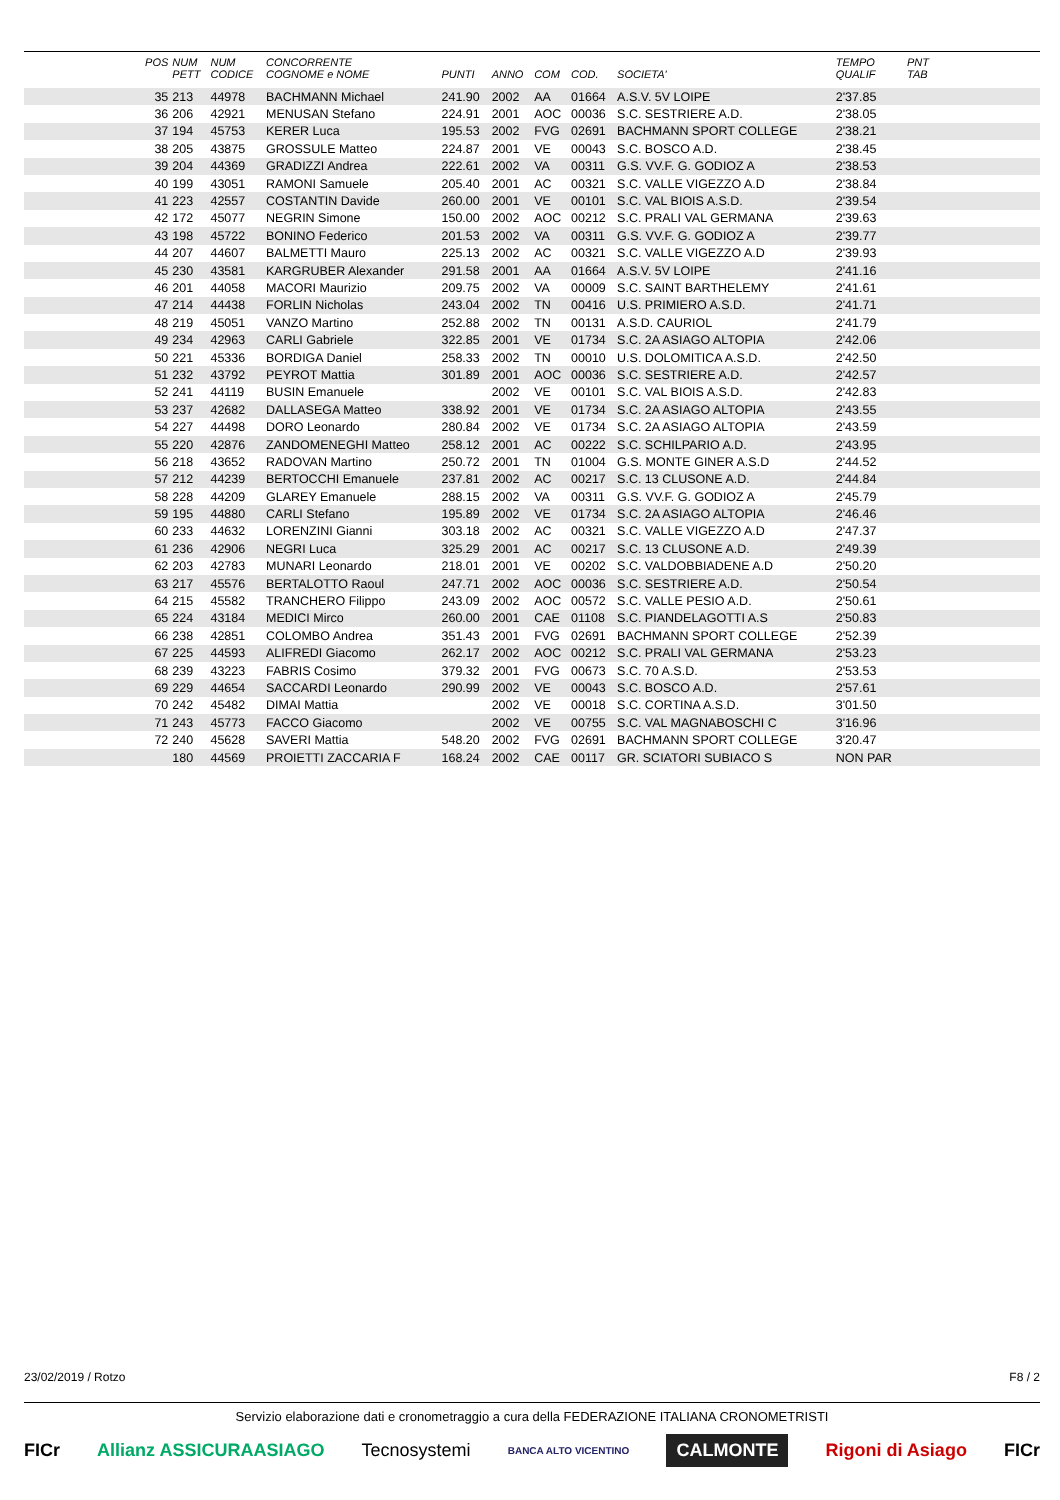| | POS | NUM PETT | NUM CODICE | CONCORRENTE COGNOME e NOME | PUNTI | ANNO | COM | COD. | SOCIETA' | TEMPO QUALIF | PNT TAB | |
| --- | --- | --- | --- | --- | --- | --- | --- | --- | --- | --- | --- | --- |
| | 35 | 213 | 44978 | BACHMANN Michael | 241.90 | 2002 | AA | 01664 | A.S.V. 5V LOIPE | 2'37.85 | | |
| | 36 | 206 | 42921 | MENUSAN Stefano | 224.91 | 2001 | AOC | 00036 | S.C. SESTRIERE A.D. | 2'38.05 | | |
| | 37 | 194 | 45753 | KERER Luca | 195.53 | 2002 | FVG | 02691 | BACHMANN SPORT COLLEGE | 2'38.21 | | |
| | 38 | 205 | 43875 | GROSSULE Matteo | 224.87 | 2001 | VE | 00043 | S.C. BOSCO A.D. | 2'38.45 | | |
| | 39 | 204 | 44369 | GRADIZZI Andrea | 222.61 | 2002 | VA | 00311 | G.S. VV.F. G. GODIOZ A | 2'38.53 | | |
| | 40 | 199 | 43051 | RAMONI Samuele | 205.40 | 2001 | AC | 00321 | S.C. VALLE VIGEZZO A.D | 2'38.84 | | |
| | 41 | 223 | 42557 | COSTANTIN Davide | 260.00 | 2001 | VE | 00101 | S.C. VAL BIOIS A.S.D. | 2'39.54 | | |
| | 42 | 172 | 45077 | NEGRIN Simone | 150.00 | 2002 | AOC | 00212 | S.C. PRALI VAL GERMANA | 2'39.63 | | |
| | 43 | 198 | 45722 | BONINO Federico | 201.53 | 2002 | VA | 00311 | G.S. VV.F. G. GODIOZ A | 2'39.77 | | |
| | 44 | 207 | 44607 | BALMETTI Mauro | 225.13 | 2002 | AC | 00321 | S.C. VALLE VIGEZZO A.D | 2'39.93 | | |
| | 45 | 230 | 43581 | KARGRUBER Alexander | 291.58 | 2001 | AA | 01664 | A.S.V. 5V LOIPE | 2'41.16 | | |
| | 46 | 201 | 44058 | MACORI Maurizio | 209.75 | 2002 | VA | 00009 | S.C. SAINT BARTHELEMY | 2'41.61 | | |
| | 47 | 214 | 44438 | FORLIN Nicholas | 243.04 | 2002 | TN | 00416 | U.S. PRIMIERO A.S.D. | 2'41.71 | | |
| | 48 | 219 | 45051 | VANZO Martino | 252.88 | 2002 | TN | 00131 | A.S.D. CAURIOL | 2'41.79 | | |
| | 49 | 234 | 42963 | CARLI Gabriele | 322.85 | 2001 | VE | 01734 | S.C. 2A ASIAGO ALTOPIA | 2'42.06 | | |
| | 50 | 221 | 45336 | BORDIGA Daniel | 258.33 | 2002 | TN | 00010 | U.S. DOLOMITICA A.S.D. | 2'42.50 | | |
| | 51 | 232 | 43792 | PEYROT Mattia | 301.89 | 2001 | AOC | 00036 | S.C. SESTRIERE A.D. | 2'42.57 | | |
| | 52 | 241 | 44119 | BUSIN Emanuele | | 2002 | VE | 00101 | S.C. VAL BIOIS A.S.D. | 2'42.83 | | |
| | 53 | 237 | 42682 | DALLASEGA Matteo | 338.92 | 2001 | VE | 01734 | S.C. 2A ASIAGO ALTOPIA | 2'43.55 | | |
| | 54 | 227 | 44498 | DORO Leonardo | 280.84 | 2002 | VE | 01734 | S.C. 2A ASIAGO ALTOPIA | 2'43.59 | | |
| | 55 | 220 | 42876 | ZANDOMENEGHI Matteo | 258.12 | 2001 | AC | 00222 | S.C. SCHILPARIO A.D. | 2'43.95 | | |
| | 56 | 218 | 43652 | RADOVAN Martino | 250.72 | 2001 | TN | 01004 | G.S. MONTE GINER A.S.D | 2'44.52 | | |
| | 57 | 212 | 44239 | BERTOCCHI Emanuele | 237.81 | 2002 | AC | 00217 | S.C. 13 CLUSONE A.D. | 2'44.84 | | |
| | 58 | 228 | 44209 | GLAREY Emanuele | 288.15 | 2002 | VA | 00311 | G.S. VV.F. G. GODIOZ A | 2'45.79 | | |
| | 59 | 195 | 44880 | CARLI Stefano | 195.89 | 2002 | VE | 01734 | S.C. 2A ASIAGO ALTOPIA | 2'46.46 | | |
| | 60 | 233 | 44632 | LORENZINI Gianni | 303.18 | 2002 | AC | 00321 | S.C. VALLE VIGEZZO A.D | 2'47.37 | | |
| | 61 | 236 | 42906 | NEGRI Luca | 325.29 | 2001 | AC | 00217 | S.C. 13 CLUSONE A.D. | 2'49.39 | | |
| | 62 | 203 | 42783 | MUNARI Leonardo | 218.01 | 2001 | VE | 00202 | S.C. VALDOBBIADENE A.D | 2'50.20 | | |
| | 63 | 217 | 45576 | BERTALOTTO Raoul | 247.71 | 2002 | AOC | 00036 | S.C. SESTRIERE A.D. | 2'50.54 | | |
| | 64 | 215 | 45582 | TRANCHERO Filippo | 243.09 | 2002 | AOC | 00572 | S.C. VALLE PESIO A.D. | 2'50.61 | | |
| | 65 | 224 | 43184 | MEDICI Mirco | 260.00 | 2001 | CAE | 01108 | S.C. PIANDELAGOTTI A.S | 2'50.83 | | |
| | 66 | 238 | 42851 | COLOMBO Andrea | 351.43 | 2001 | FVG | 02691 | BACHMANN SPORT COLLEGE | 2'52.39 | | |
| | 67 | 225 | 44593 | ALIFREDI Giacomo | 262.17 | 2002 | AOC | 00212 | S.C. PRALI VAL GERMANA | 2'53.23 | | |
| | 68 | 239 | 43223 | FABRIS Cosimo | 379.32 | 2001 | FVG | 00673 | S.C. 70 A.S.D. | 2'53.53 | | |
| | 69 | 229 | 44654 | SACCARDI Leonardo | 290.99 | 2002 | VE | 00043 | S.C. BOSCO A.D. | 2'57.61 | | |
| | 70 | 242 | 45482 | DIMAI Mattia | | 2002 | VE | 00018 | S.C. CORTINA A.S.D. | 3'01.50 | | |
| | 71 | 243 | 45773 | FACCO Giacomo | | 2002 | VE | 00755 | S.C. VAL MAGNABOSCHI C | 3'16.96 | | |
| | 72 | 240 | 45628 | SAVERI Mattia | 548.20 | 2002 | FVG | 02691 | BACHMANN SPORT COLLEGE | 3'20.47 | | |
| | | 180 | 44569 | PROIETTI ZACCARIA F | 168.24 | 2002 | CAE | 00117 | GR. SCIATORI SUBIACO S | NON PAR | | |
23/02/2019 / Rotzo F8 / 2
Servizio elaborazione dati e cronometraggio a cura della FEDERAZIONE ITALIANA CRONOMETRISTI
FICr Allianz ASSICURAASIAGO Tecnosystemi BANCA ALTO VICENTINO CALMONTE Rigoni di Asiago FICr